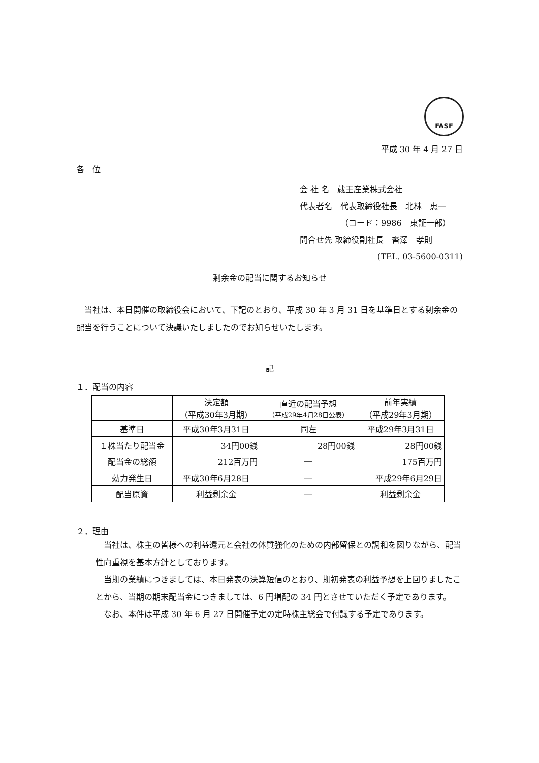FASF
平成 30 年 4 月 27 日
各　位
会 社 名　蔵王産業株式会社
代表者名　代表取締役社長　北林　恵一
（コード：9986　東証一部）
問合せ先 取締役副社長　沓澤　孝則
(TEL. 03-5600-0311)
剰余金の配当に関するお知らせ
　当社は、本日開催の取締役会において、下記のとおり、平成 30 年 3 月 31 日を基準日とする剰余金の配当を行うことについて決議いたしましたのでお知らせいたします。
記
１．配当の内容
| | 決定額 （平成30年3月期） | 直近の配当予想 （平成29年4月28日公表） | 前年実績 （平成29年3月期） |
| --- | --- | --- | --- |
| 基準日 | 平成30年3月31日 | 同左 | 平成29年3月31日 |
| １株当たり配当金 | 34円00銭 | 28円00銭 | 28円00銭 |
| 配当金の総額 | 212百万円 | ― | 175百万円 |
| 効力発生日 | 平成30年6月28日 | ― | 平成29年6月29日 |
| 配当原資 | 利益剰余金 | ― | 利益剰余金 |
２．理由
　当社は、株主の皆様への利益還元と会社の体質強化のための内部留保との調和を図りながら、配当性向重視を基本方針としております。
　当期の業績につきましては、本日発表の決算短信のとおり、期初発表の利益予想を上回りましたことから、当期の期末配当金につきましては、6 円増配の 34 円とさせていただく予定であります。
　なお、本件は平成 30 年 6 月 27 日開催予定の定時株主総会で付議する予定であります。